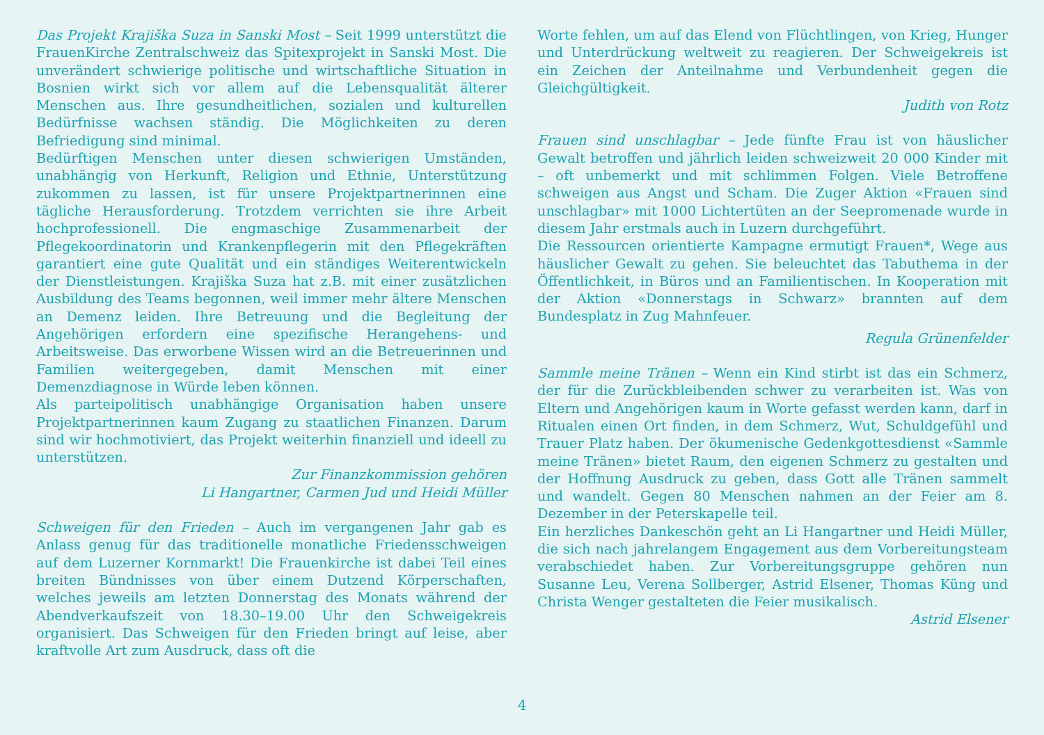Das Projekt Krajiška Suza in Sanski Most – Seit 1999 unterstützt die FrauenKirche Zentralschweiz das Spitexprojekt in Sanski Most. Die unverändert schwierige politische und wirtschaftliche Situation in Bosnien wirkt sich vor allem auf die Lebensqualität älterer Menschen aus. Ihre gesundheitlichen, sozialen und kulturellen Bedürfnisse wachsen ständig. Die Möglichkeiten zu deren Befriedigung sind minimal.
Bedürftigen Menschen unter diesen schwierigen Umständen, unabhängig von Herkunft, Religion und Ethnie, Unterstützung zukommen zu lassen, ist für unsere Projektpartnerinnen eine tägliche Herausforderung. Trotzdem verrichten sie ihre Arbeit hochprofessionell. Die engmaschige Zusammenarbeit der Pflegekoordinatorin und Krankenpflegerin mit den Pflegekräften garantiert eine gute Qualität und ein ständiges Weiterentwickeln der Dienstleistungen. Krajiška Suza hat z.B. mit einer zusätzlichen Ausbildung des Teams begonnen, weil immer mehr ältere Menschen an Demenz leiden. Ihre Betreuung und die Begleitung der Angehörigen erfordern eine spezifische Herangehens- und Arbeitsweise. Das erworbene Wissen wird an die Betreuerinnen und Familien weitergegeben, damit Menschen mit einer Demenzdiagnose in Würde leben können.
Als parteipolitisch unabhängige Organisation haben unsere Projektpartnerinnen kaum Zugang zu staatlichen Finanzen. Darum sind wir hochmotiviert, das Projekt weiterhin finanziell und ideell zu unterstützen.
Zur Finanzkommission gehören
Li Hangartner, Carmen Jud und Heidi Müller
Schweigen für den Frieden – Auch im vergangenen Jahr gab es Anlass genug für das traditionelle monatliche Friedensschweigen auf dem Luzerner Kornmarkt! Die Frauenkirche ist dabei Teil eines breiten Bündnisses von über einem Dutzend Körperschaften, welches jeweils am letzten Donnerstag des Monats während der Abendverkaufszeit von 18.30–19.00 Uhr den Schweigekreis organisiert. Das Schweigen für den Frieden bringt auf leise, aber kraftvolle Art zum Ausdruck, dass oft die
Worte fehlen, um auf das Elend von Flüchtlingen, von Krieg, Hunger und Unterdrückung weltweit zu reagieren. Der Schweigekreis ist ein Zeichen der Anteilnahme und Verbundenheit gegen die Gleichgültigkeit.
Judith von Rotz
Frauen sind unschlagbar – Jede fünfte Frau ist von häuslicher Gewalt betroffen und jährlich leiden schweizweit 20 000 Kinder mit – oft unbemerkt und mit schlimmen Folgen. Viele Betroffene schweigen aus Angst und Scham. Die Zuger Aktion «Frauen sind unschlagbar» mit 1000 Lichtertüten an der Seepromenade wurde in diesem Jahr erstmals auch in Luzern durchgeführt.
Die Ressourcen orientierte Kampagne ermutigt Frauen*, Wege aus häuslicher Gewalt zu gehen. Sie beleuchtet das Tabuthema in der Öffentlichkeit, in Büros und an Familientischen. In Kooperation mit der Aktion «Donnerstags in Schwarz» brannten auf dem Bundesplatz in Zug Mahnfeuer.
Regula Grünenfelder
Sammle meine Tränen – Wenn ein Kind stirbt ist das ein Schmerz, der für die Zurückbleibenden schwer zu verarbeiten ist. Was von Eltern und Angehörigen kaum in Worte gefasst werden kann, darf in Ritualen einen Ort finden, in dem Schmerz, Wut, Schuldgefühl und Trauer Platz haben. Der ökumenische Gedenkgottesdienst «Sammle meine Tränen» bietet Raum, den eigenen Schmerz zu gestalten und der Hoffnung Ausdruck zu geben, dass Gott alle Tränen sammelt und wandelt. Gegen 80 Menschen nahmen an der Feier am 8. Dezember in der Peterskapelle teil.
Ein herzliches Dankeschön geht an Li Hangartner und Heidi Müller, die sich nach jahrelangem Engagement aus dem Vorbereitungsteam verabschiedet haben. Zur Vorbereitungsgruppe gehören nun Susanne Leu, Verena Sollberger, Astrid Elsener, Thomas Küng und Christa Wenger gestalteten die Feier musikalisch.
Astrid Elsener
4